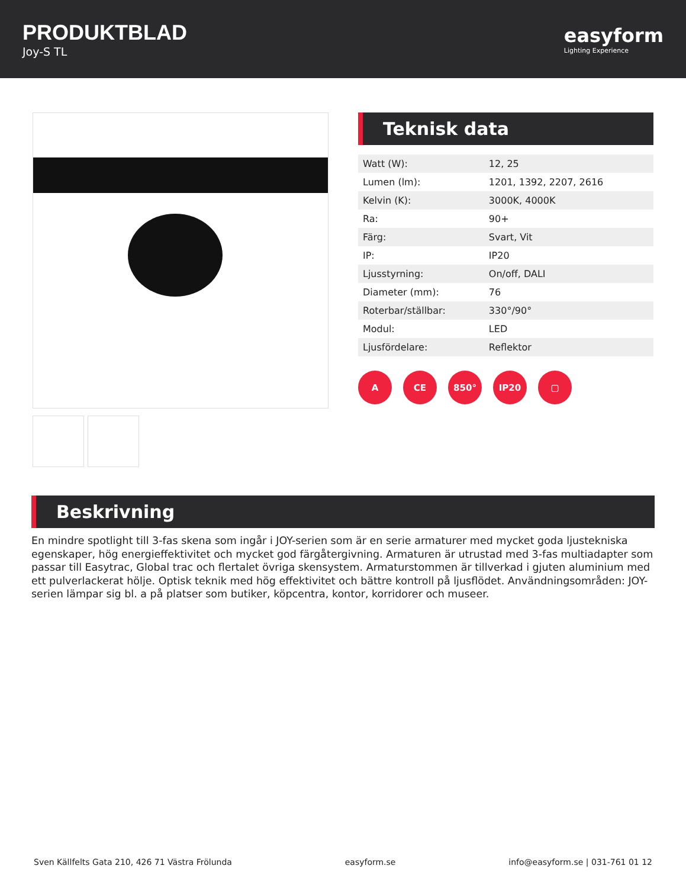PRODUKTBLAD
Joy-S TL
easyform
Lighting Experience
Teknisk data
| Watt (W): | 12, 25 |
| Lumen (lm): | 1201, 1392, 2207, 2616 |
| Kelvin (K): | 3000K, 4000K |
| Ra: | 90+ |
| Färg: | Svart, Vit |
| IP: | IP20 |
| Ljusstyrning: | On/off, DALI |
| Diameter (mm): | 76 |
| Roterbar/ställbar: | 330°/90° |
| Modul: | LED |
| Ljusfördelare: | Reflektor |
A CE 850° IP20 ▢
Beskrivning
En mindre spotlight till 3-fas skena som ingår i JOY-serien som är en serie armaturer med mycket goda ljustekniska egenskaper, hög energieffektivitet och mycket god färgåtergivning. Armaturen är utrustad med 3-fas multiadapter som passar till Easytrac, Global trac och flertalet övriga skensystem. Armaturstommen är tillverkad i gjuten aluminium med ett pulverlackerat hölje. Optisk teknik med hög effektivitet och bättre kontroll på ljusflödet. Användningsområden: JOY-serien lämpar sig bl. a på platser som butiker, köpcentra, kontor, korridorer och museer.
Sven Källfelts Gata 210, 426 71 Västra Frölunda easyform.se info@easyform.se | 031-761 01 12